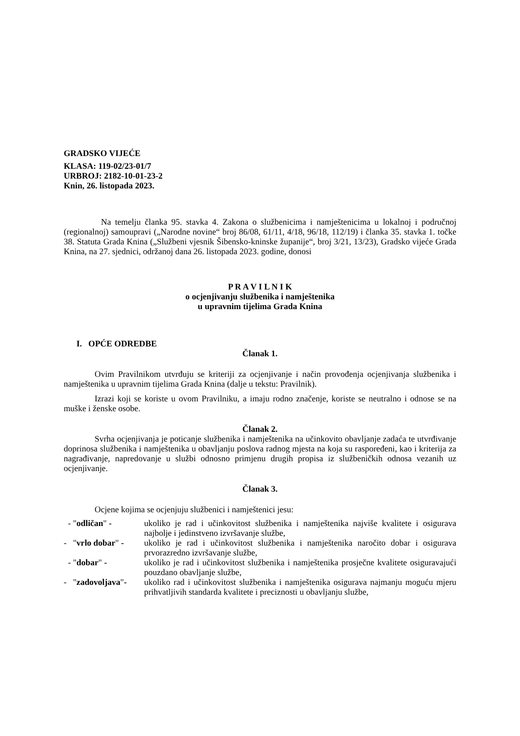GRADSKO VIJEĆE
KLASA: 119-02/23-01/7
URBROJ: 2182-10-01-23-2
Knin, 26. listopada 2023.
Na temelju članka 95. stavka 4. Zakona o službenicima i namještenicima u lokalnoj i područnoj (regionalnoj) samoupravi („Narodne novine“ broj 86/08, 61/11, 4/18, 96/18, 112/19) i članka 35. stavka 1. točke 38. Statuta Grada Knina („Službeni vjesnik Šibensko-kninske županije“, broj 3/21, 13/23), Gradsko vijeće Grada Knina, na 27. sjednici, održanoj dana 26. listopada 2023. godine, donosi
P R A V I L N I K
o ocjenjivanju službenika i namještenika
u upravnim tijelima Grada Knina
I. OPĆE ODREDBE
Članak 1.
Ovim Pravilnikom utvrđuju se kriteriji za ocjenjivanje i način provođenja ocjenjivanja službenika i namještenika u upravnim tijelima Grada Knina (dalje u tekstu: Pravilnik).
Izrazi koji se koriste u ovom Pravilniku, a imaju rodno značenje, koriste se neutralno i odnose se na muške i ženske osobe.
Članak 2.
Svrha ocjenjivanja je poticanje službenika i namještenika na učinkovito obavljanje zadaća te utvrđivanje doprinosa službenika i namještenika u obavljanju poslova radnog mjesta na koja su raspoređeni, kao i kriterija za nagrađivanje, napredovanje u službi odnosno primjenu drugih propisa iz službeničkih odnosa vezanih uz ocjenjivanje.
Članak 3.
Ocjene kojima se ocjenjuju službenici i namještenici jesu:
- "odličan" - ukoliko je rad i učinkovitost službenika i namještenika najviše kvalitete i osigurava najbolje i jedinstveno izvršavanje službe,
- "vrlo dobar" -
ukoliko je rad i učinkovitost službenika i namještenika naročito dobar i osigurava prvorazredno izvršavanje službe,
- "dobar" - ukoliko je rad i učinkovitost službenika i namještenika prosječne kvalitete osiguravajući pouzdano obavljanje službe,
- "zadovoljava"-
ukoliko rad i učinkovitost službenika i namještenika osigurava najmanju moguću mjeru prihvatljivih standarda kvalitete i preciznosti u obavljanju službe,